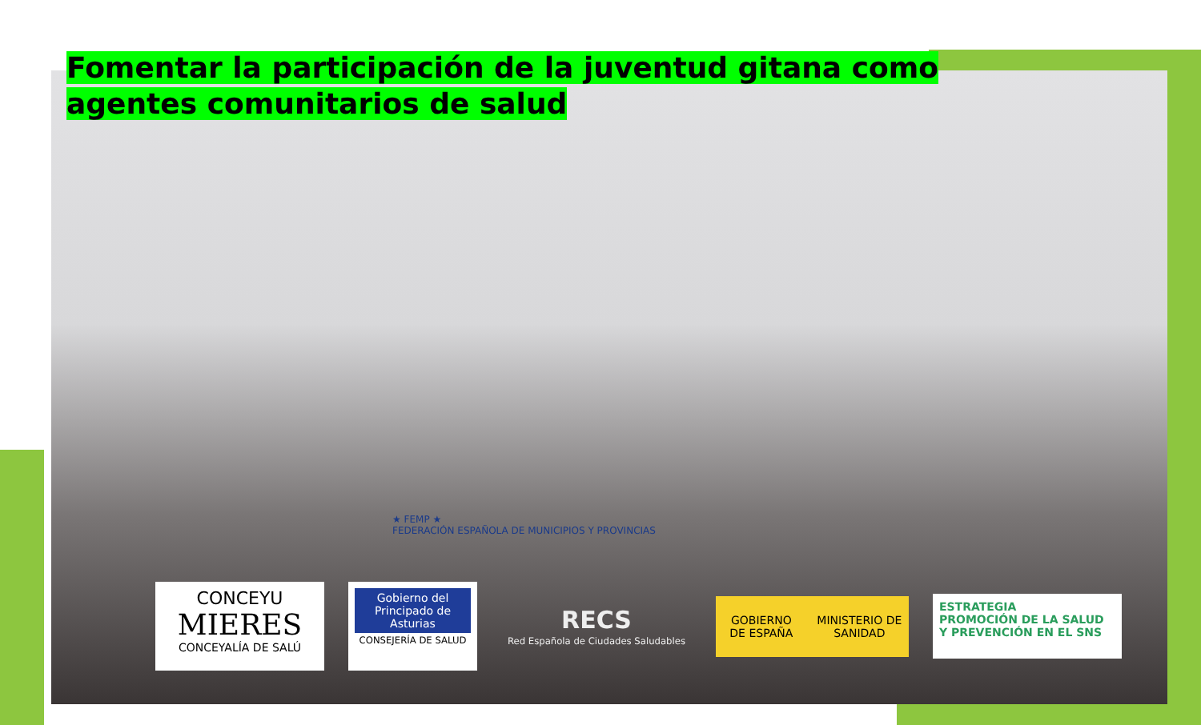Fomentar la participación de la juventud gitana como agentes comunitarios de salud
★ FEMP ★
FEDERACIÓN ESPAÑOLA DE MUNICIPIOS Y PROVINCIAS
CONCEYU
MIERES
CONCEYALÍA DE SALÚ
Gobierno del Principado de Asturias
CONSEJERÍA DE SALUD
RECS
Red Española de Ciudades Saludables
GOBIERNO DE ESPAÑA MINISTERIO DE SANIDAD
ESTRATEGIA
PROMOCIÓN DE LA SALUD
Y PREVENCIÓN EN EL SNS